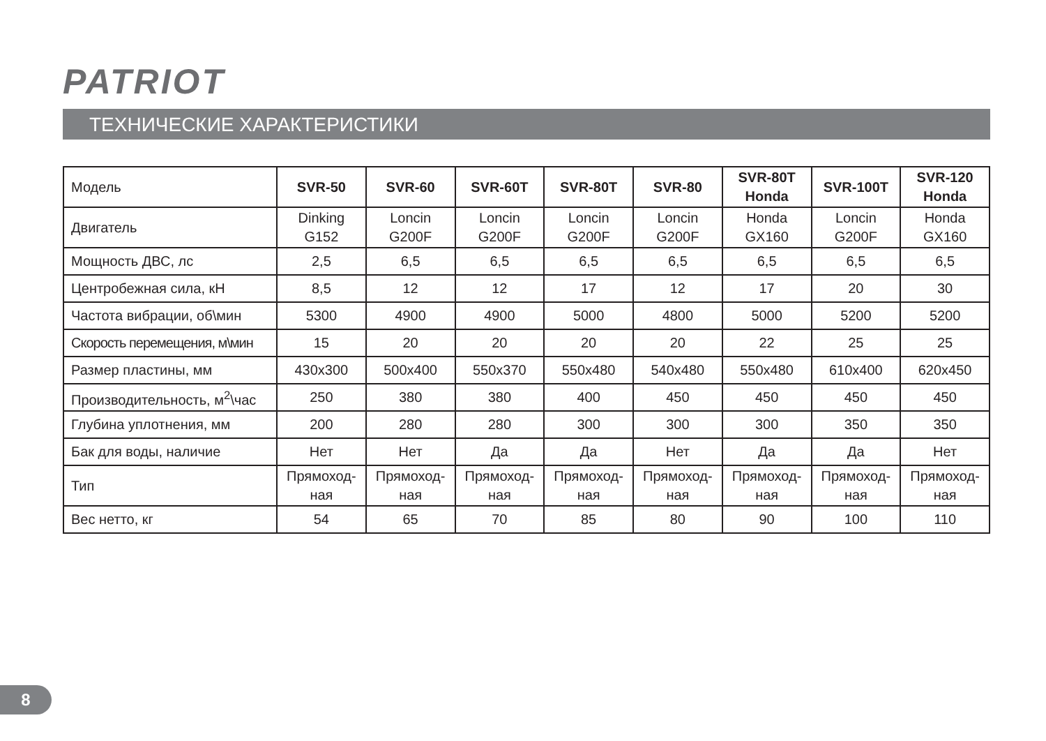PATRIOT
ТЕХНИЧЕСКИЕ ХАРАКТЕРИСТИКИ
| Модель | SVR-50 | SVR-60 | SVR-60T | SVR-80T | SVR-80 | SVR-80T Honda | SVR-100T | SVR-120 Honda |
| --- | --- | --- | --- | --- | --- | --- | --- | --- |
| Двигатель | Dinking G152 | Loncin G200F | Loncin G200F | Loncin G200F | Loncin G200F | Honda GX160 | Loncin G200F | Honda GX160 |
| Мощность ДВС, лс | 2,5 | 6,5 | 6,5 | 6,5 | 6,5 | 6,5 | 6,5 | 6,5 |
| Центробежная сила, кН | 8,5 | 12 | 12 | 17 | 12 | 17 | 20 | 30 |
| Частота вибрации, об\мин | 5300 | 4900 | 4900 | 5000 | 4800 | 5000 | 5200 | 5200 |
| Скорость перемещения, м\мин | 15 | 20 | 20 | 20 | 20 | 22 | 25 | 25 |
| Размер пластины, мм | 430x300 | 500x400 | 550x370 | 550x480 | 540x480 | 550x480 | 610x400 | 620x450 |
| Производительность, м<sup>2</sup>\час | 250 | 380 | 380 | 400 | 450 | 450 | 450 | 450 |
| Глубина уплотнения, мм | 200 | 280 | 280 | 300 | 300 | 300 | 350 | 350 |
| Бак для воды, наличие | Нет | Нет | Да | Да | Нет | Да | Да | Нет |
| Тип | Прямоход- ная | Прямоход- ная | Прямоход- ная | Прямоход- ная | Прямоход- ная | Прямоход- ная | Прямоход- ная | Прямоход- ная |
| Вес нетто, кг | 54 | 65 | 70 | 85 | 80 | 90 | 100 | 110 |
8